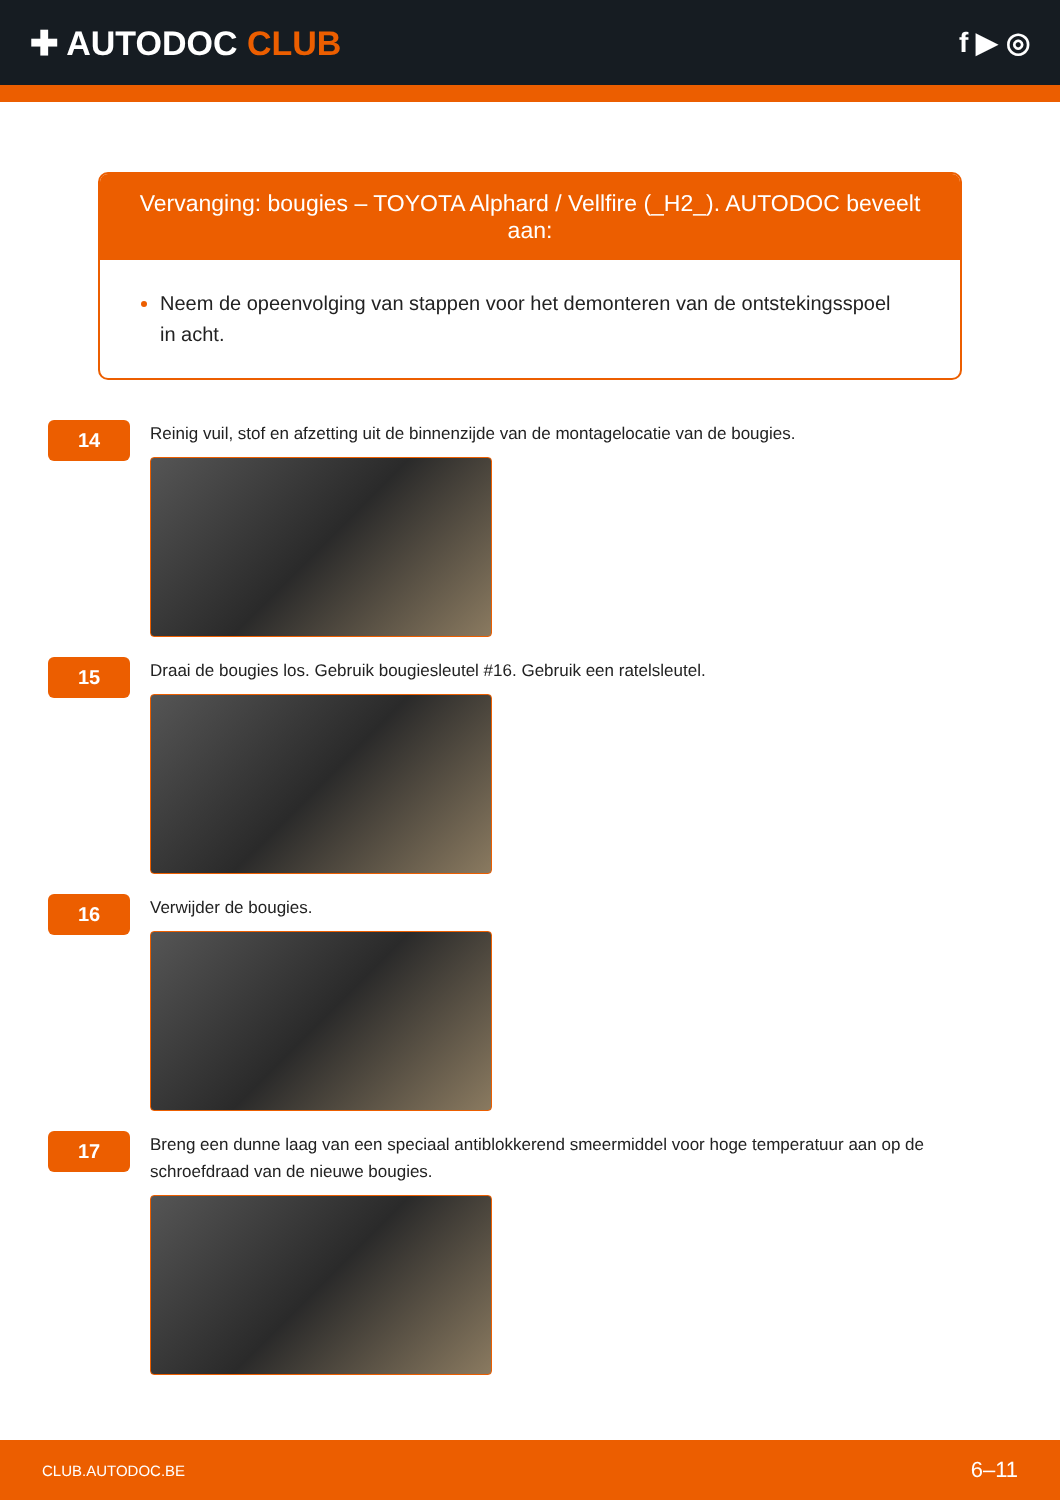✚ AUTODOC CLUB
f ▶ ◎
Vervanging: bougies – TOYOTA Alphard / Vellfire (_H2_). AUTODOC beveelt aan:
Neem de opeenvolging van stappen voor het demonteren van de ontstekingsspoel in acht.
14
Reinig vuil, stof en afzetting uit de binnenzijde van de montagelocatie van de bougies.
15
Draai de bougies los. Gebruik bougiesleutel #16. Gebruik een ratelsleutel.
16
Verwijder de bougies.
17
Breng een dunne laag van een speciaal antiblokkerend smeermiddel voor hoge temperatuur aan op de schroefdraad van de nieuwe bougies.
CLUB.AUTODOC.BE 6–11